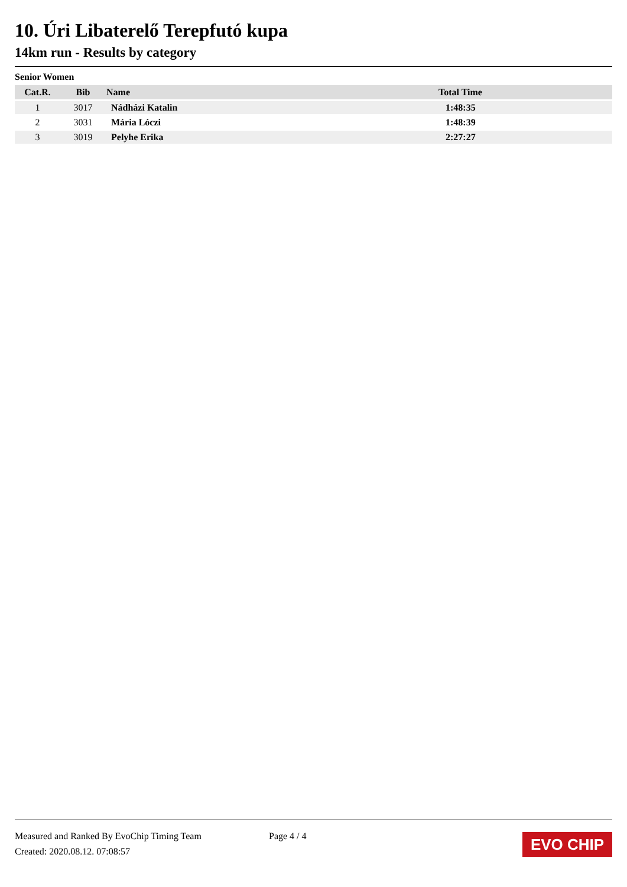10. Úri Libaterelő Terepfutó kupa
14km run - Results by category
Senior Women
| Cat.R. | Bib | Name | Total Time |
| --- | --- | --- | --- |
| 1 | 3017 | Nádházi Katalin | 1:48:35 |
| 2 | 3031 | Mária Lóczi | 1:48:39 |
| 3 | 3019 | Pelyhe Erika | 2:27:27 |
Measured and Ranked By EvoChip Timing Team
Created: 2020.08.12. 07:08:57
Page 4 / 4
EVO CHIP